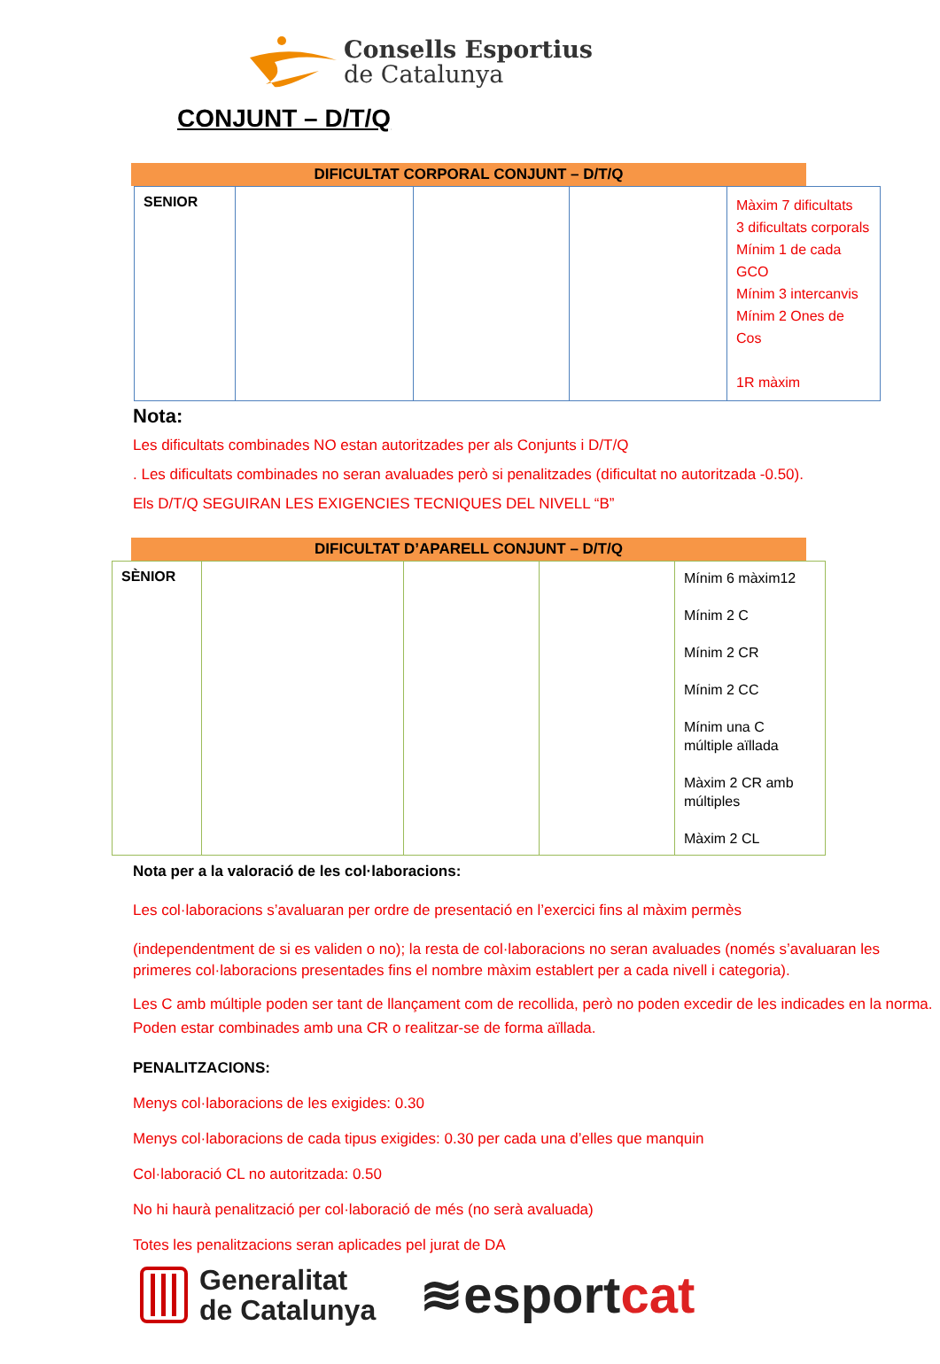Consells Esportius
de Catalunya
CONJUNT – D/T/Q
DIFICULTAT CORPORAL CONJUNT – D/T/Q
| SENIOR | | | | Màxim 7 dificultats 3 dificultats corporals Mínim 1 de cada GCO Mínim 3 intercanvis Mínim 2 Ones de Cos 1R màxim |
Nota:
Les dificultats combinades NO estan autoritzades per als Conjunts i D/T/Q
. Les dificultats combinades no seran avaluades però si penalitzades (dificultat no autoritzada -0.50).
Els D/T/Q SEGUIRAN LES EXIGENCIES TECNIQUES DEL NIVELL “B”
DIFICULTAT D’APARELL CONJUNT – D/T/Q
| SÈNIOR | | | | Mínim 6 màxim12 Mínim 2 C Mínim 2 CR Mínim 2 CC Mínim una C múltiple aïllada Màxim 2 CR amb múltiples Màxim 2 CL |
Nota per a la valoració de les col·laboracions:
Les col·laboracions s’avaluaran per ordre de presentació en l’exercici fins al màxim permès
(independentment de si es validen o no); la resta de col·laboracions no seran avaluades (només s’avaluaran les primeres col·laboracions presentades fins el nombre màxim establert per a cada nivell i categoria).
Les C amb múltiple poden ser tant de llançament com de recollida, però no poden excedir de les indicades en la norma. Poden estar combinades amb una CR o realitzar-se de forma aïllada.
PENALITZACIONS:
Menys col·laboracions de les exigides: 0.30
Menys col·laboracions de cada tipus exigides: 0.30 per cada una d’elles que manquin
Col·laboració CL no autoritzada: 0.50
No hi haurà penalització per col·laboració de més (no serà avaluada)
Totes les penalitzacions seran aplicades pel jurat de DA
Generalitat
de Catalunya
≋esport cat